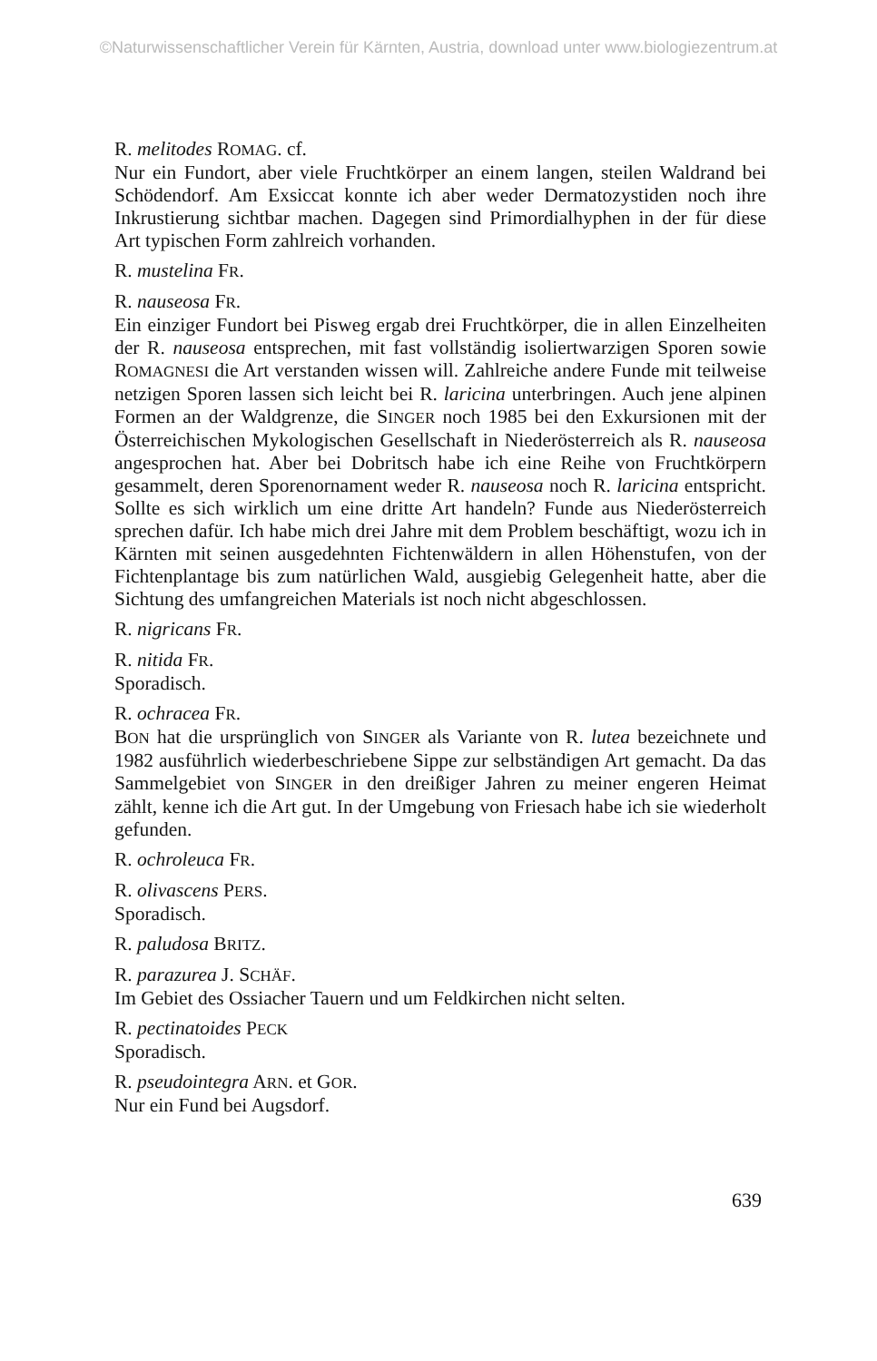©Naturwissenschaftlicher Verein für Kärnten, Austria, download unter www.biologiezentrum.at
R. melitodes ROMAG. cf.
Nur ein Fundort, aber viele Fruchtkörper an einem langen, steilen Waldrand bei Schödendorf. Am Exsiccat konnte ich aber weder Dermatozystiden noch ihre Inkrustierung sichtbar machen. Dagegen sind Primordialhyphen in der für diese Art typischen Form zahlreich vorhanden.
R. mustelina FR.
R. nauseosa FR.
Ein einziger Fundort bei Pisweg ergab drei Fruchtkörper, die in allen Einzelheiten der R. nauseosa entsprechen, mit fast vollständig isoliertwarzigen Sporen sowie ROMAGNESI die Art verstanden wissen will. Zahlreiche andere Funde mit teilweise netzigen Sporen lassen sich leicht bei R. laricina unterbringen. Auch jene alpinen Formen an der Waldgrenze, die SINGER noch 1985 bei den Exkursionen mit der Österreichischen Mykologischen Gesellschaft in Niederösterreich als R. nauseosa angesprochen hat. Aber bei Dobritsch habe ich eine Reihe von Fruchtkörpern gesammelt, deren Sporenornament weder R. nauseosa noch R. laricina entspricht. Sollte es sich wirklich um eine dritte Art handeln? Funde aus Niederösterreich sprechen dafür. Ich habe mich drei Jahre mit dem Problem beschäftigt, wozu ich in Kärnten mit seinen ausgedehnten Fichtenwäldern in allen Höhenstufen, von der Fichtenplantage bis zum natürlichen Wald, ausgiebig Gelegenheit hatte, aber die Sichtung des umfangreichen Materials ist noch nicht abgeschlossen.
R. nigricans FR.
R. nitida FR.
Sporadisch.
R. ochracea FR.
BON hat die ursprünglich von SINGER als Variante von R. lutea bezeichnete und 1982 ausführlich wiederbeschriebene Sippe zur selbständigen Art gemacht. Da das Sammelgebiet von SINGER in den dreißiger Jahren zu meiner engeren Heimat zählt, kenne ich die Art gut. In der Umgebung von Friesach habe ich sie wiederholt gefunden.
R. ochroleuca FR.
R. olivascens PERS.
Sporadisch.
R. paludosa BRITZ.
R. parazurea J. SCHÄF.
Im Gebiet des Ossiacher Tauern und um Feldkirchen nicht selten.
R. pectinatoides PECK
Sporadisch.
R. pseudointegra ARN. et GOR.
Nur ein Fund bei Augsdorf.
639